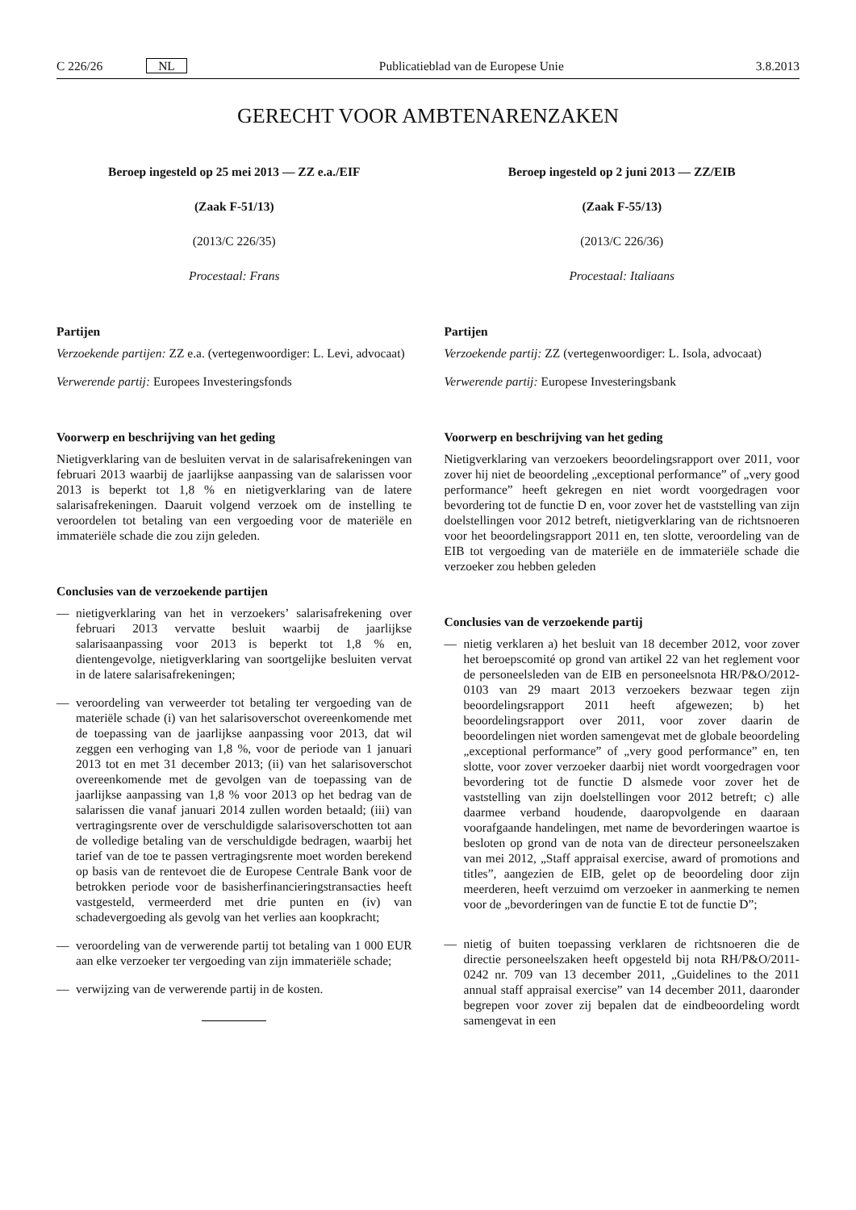C 226/26 NL Publicatieblad van de Europese Unie 3.8.2013
GERECHT VOOR AMBTENARENZAKEN
Beroep ingesteld op 25 mei 2013 — ZZ e.a./EIF
(Zaak F-51/13)
(2013/C 226/35)
Procestaal: Frans
Partijen
Verzoekende partijen: ZZ e.a. (vertegenwoordiger: L. Levi, advocaat)
Verwerende partij: Europees Investeringsfonds
Voorwerp en beschrijving van het geding
Nietigverklaring van de besluiten vervat in de salarisafrekeningen van februari 2013 waarbij de jaarlijkse aanpassing van de salarissen voor 2013 is beperkt tot 1,8 % en nietigverklaring van de latere salarisafrekeningen. Daaruit volgend verzoek om de instelling te veroordelen tot betaling van een vergoeding voor de materiële en immateriële schade die zou zijn geleden.
Conclusies van de verzoekende partijen
— nietigverklaring van het in verzoekers’ salarisafrekening over februari 2013 vervatte besluit waarbij de jaarlijkse salarisaanpassing voor 2013 is beperkt tot 1,8 % en, dientengevolge, nietigverklaring van soortgelijke besluiten vervat in de latere salarisafrekeningen;
— veroordeling van verweerder tot betaling ter vergoeding van de materiële schade (i) van het salarisoverschot overeenkomende met de toepassing van de jaarlijkse aanpassing voor 2013, dat wil zeggen een verhoging van 1,8 %, voor de periode van 1 januari 2013 tot en met 31 december 2013; (ii) van het salarisoverschot overeenkomende met de gevolgen van de toepassing van de jaarlijkse aanpassing van 1,8 % voor 2013 op het bedrag van de salarissen die vanaf januari 2014 zullen worden betaald; (iii) van vertragingsrente over de verschuldigde salarisoverschotten tot aan de volledige betaling van de verschuldigde bedragen, waarbij het tarief van de toe te passen vertragingsrente moet worden berekend op basis van de rentevoet die de Europese Centrale Bank voor de betrokken periode voor de basisherfinancieringstransacties heeft vastgesteld, vermeerderd met drie punten en (iv) van schadevergoeding als gevolg van het verlies aan koopkracht;
— veroordeling van de verwerende partij tot betaling van 1 000 EUR aan elke verzoeker ter vergoeding van zijn immateriële schade;
— verwijzing van de verwerende partij in de kosten.
Beroep ingesteld op 2 juni 2013 — ZZ/EIB
(Zaak F-55/13)
(2013/C 226/36)
Procestaal: Italiaans
Partijen
Verzoekende partij: ZZ (vertegenwoordiger: L. Isola, advocaat)
Verwerende partij: Europese Investeringsbank
Voorwerp en beschrijving van het geding
Nietigverklaring van verzoekers beoordelingsrapport over 2011, voor zover hij niet de beoordeling „exceptional performance” of „very good performance” heeft gekregen en niet wordt voorgedragen voor bevordering tot de functie D en, voor zover het de vaststelling van zijn doelstellingen voor 2012 betreft, nietigverklaring van de richtsnoeren voor het beoordelingsrapport 2011 en, ten slotte, veroordeling van de EIB tot vergoeding van de materiële en de immateriële schade die verzoeker zou hebben geleden
Conclusies van de verzoekende partij
— nietig verklaren a) het besluit van 18 december 2012, voor zover het beroepscomité op grond van artikel 22 van het reglement voor de personeelsleden van de EIB en personeelsnota HR/P&O/2012-0103 van 29 maart 2013 verzoekers bezwaar tegen zijn beoordelingsrapport 2011 heeft afgewezen; b) het beoordelingsrapport over 2011, voor zover daarin de beoordelingen niet worden samengevat met de globale beoordeling „exceptional performance” of „very good performance” en, ten slotte, voor zover verzoeker daarbij niet wordt voorgedragen voor bevordering tot de functie D alsmede voor zover het de vaststelling van zijn doelstellingen voor 2012 betreft; c) alle daarmee verband houdende, daaropvolgende en daaraan voorafgaande handelingen, met name de bevorderingen waartoe is besloten op grond van de nota van de directeur personeelszaken van mei 2012, „Staff appraisal exercise, award of promotions and titles”, aangezien de EIB, gelet op de beoordeling door zijn meerderen, heeft verzuimd om verzoeker in aanmerking te nemen voor de „bevorderingen van de functie E tot de functie D”;
— nietig of buiten toepassing verklaren de richtsnoeren die de directie personeelszaken heeft opgesteld bij nota RH/P&O/2011-0242 nr. 709 van 13 december 2011, „Guidelines to the 2011 annual staff appraisal exercise” van 14 december 2011, daaronder begrepen voor zover zij bepalen dat de eindbeoordeling wordt samengevat in een